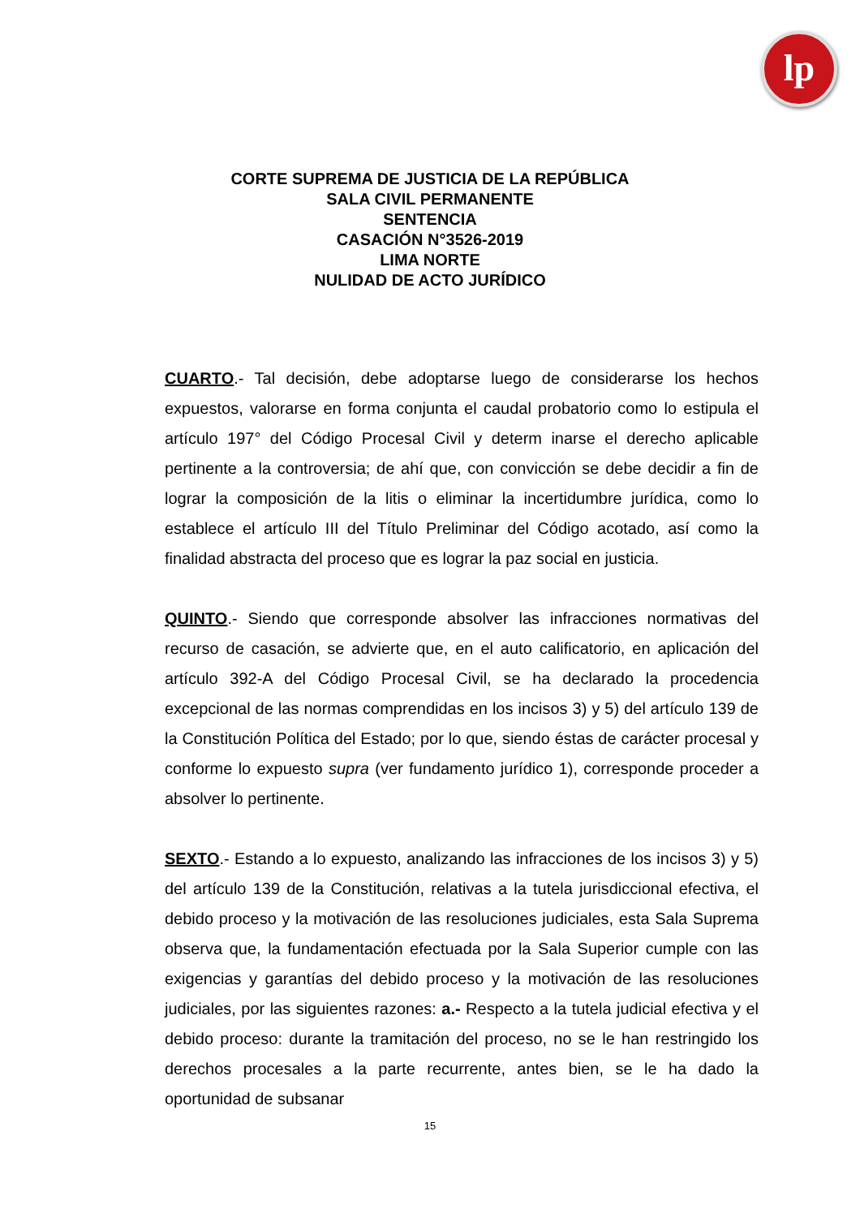lp
CORTE SUPREMA DE JUSTICIA DE LA REPÚBLICA
SALA CIVIL PERMANENTE
SENTENCIA
CASACIÓN N°3526-2019
LIMA NORTE
NULIDAD DE ACTO JURÍDICO
CUARTO.- Tal decisión, debe adoptarse luego de considerarse los hechos expuestos, valorarse en forma conjunta el caudal probatorio como lo estipula el artículo 197° del Código Procesal Civil y determ inarse el derecho aplicable pertinente a la controversia; de ahí que, con convicción se debe decidir a fin de lograr la composición de la litis o eliminar la incertidumbre jurídica, como lo establece el artículo III del Título Preliminar del Código acotado, así como la finalidad abstracta del proceso que es lograr la paz social en justicia.
QUINTO.- Siendo que corresponde absolver las infracciones normativas del recurso de casación, se advierte que, en el auto calificatorio, en aplicación del artículo 392-A del Código Procesal Civil, se ha declarado la procedencia excepcional de las normas comprendidas en los incisos 3) y 5) del artículo 139 de la Constitución Política del Estado; por lo que, siendo éstas de carácter procesal y conforme lo expuesto supra (ver fundamento jurídico 1), corresponde proceder a absolver lo pertinente.
SEXTO.- Estando a lo expuesto, analizando las infracciones de los incisos 3) y 5) del artículo 139 de la Constitución, relativas a la tutela jurisdiccional efectiva, el debido proceso y la motivación de las resoluciones judiciales, esta Sala Suprema observa que, la fundamentación efectuada por la Sala Superior cumple con las exigencias y garantías del debido proceso y la motivación de las resoluciones judiciales, por las siguientes razones: a.- Respecto a la tutela judicial efectiva y el debido proceso: durante la tramitación del proceso, no se le han restringido los derechos procesales a la parte recurrente, antes bien, se le ha dado la oportunidad de subsanar
15